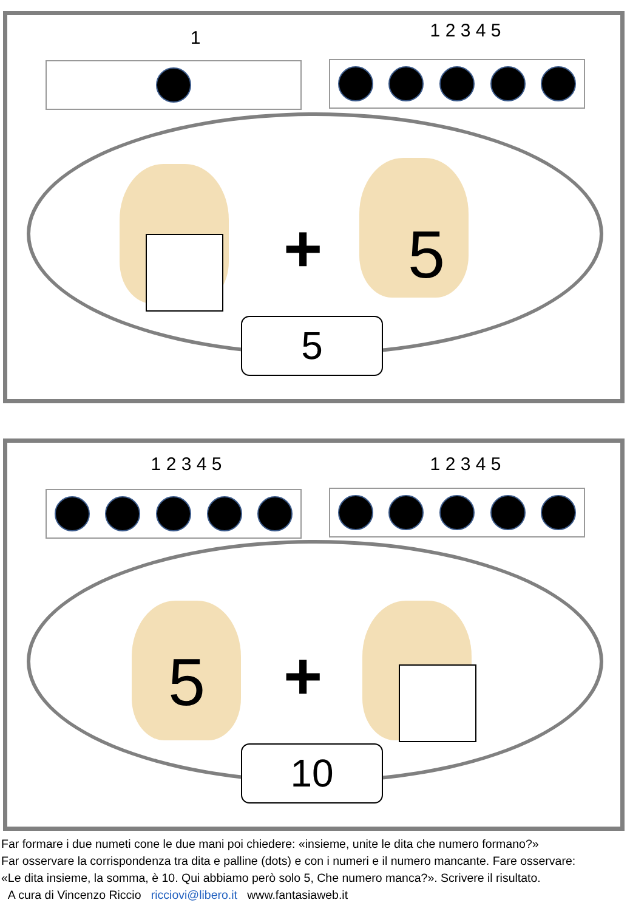1 1 2 3 4 5
+ 5
5
1 2 3 4 5 1 2 3 4 5
5 +
10
Far formare i due numeti cone le due mani poi chiedere: «insieme, unite le dita che numero formano?»
Far osservare la corrispondenza tra dita e palline (dots) e con i numeri e il numero mancante. Fare osservare:
«Le dita insieme, la somma, è 10. Qui abbiamo però solo 5, Che numero manca?». Scrivere il risultato.
A cura di Vincenzo Riccio ricciovi@libero.it www.fantasiaweb.it